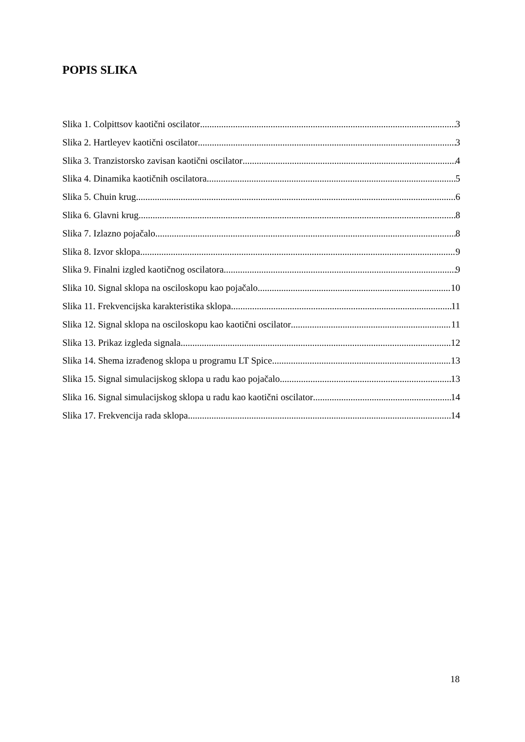POPIS SLIKA
Slika 1. Colpittsov kaotični oscilator 3
Slika 2. Hartleyev kaotični oscilator 3
Slika 3. Tranzistorsko zavisan kaotični oscilator 4
Slika 4. Dinamika kaotičnih oscilatora 5
Slika 5. Chuin krug 6
Slika 6. Glavni krug 8
Slika 7. Izlazno pojačalo 8
Slika 8. Izvor sklopa 9
Slika 9. Finalni izgled kaotičnog oscilatora 9
Slika 10. Signal sklopa na osciloskopu kao pojačalo 10
Slika 11. Frekvencijska karakteristika sklopa 11
Slika 12. Signal sklopa na osciloskopu kao kaotični oscilator 11
Slika 13. Prikaz izgleda signala 12
Slika 14. Shema izrađenog sklopa u programu LT Spice 13
Slika 15. Signal simulacijskog sklopa u radu kao pojačalo 13
Slika 16. Signal simulacijskog sklopa u radu kao kaotični oscilator 14
Slika 17. Frekvencija rada sklopa 14
18